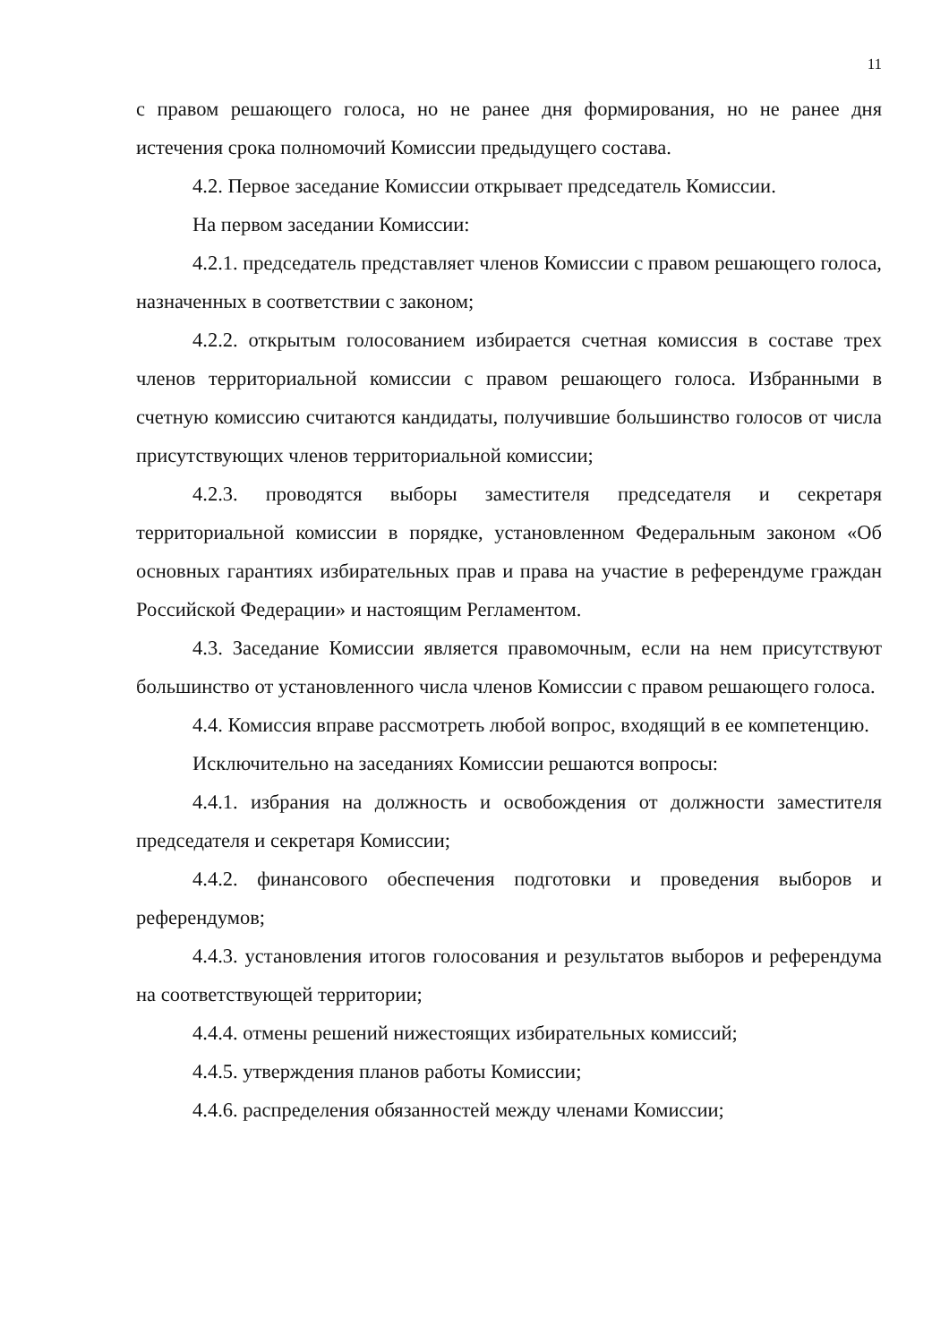11
с правом решающего голоса, но не ранее дня формирования, но не ранее дня истечения срока полномочий Комиссии предыдущего состава.
4.2. Первое заседание Комиссии открывает председатель Комиссии.
На первом заседании Комиссии:
4.2.1. председатель представляет членов Комиссии с правом решающего голоса, назначенных в соответствии с законом;
4.2.2. открытым голосованием избирается счетная комиссия в составе трех членов территориальной комиссии с правом решающего голоса. Избранными в счетную комиссию считаются кандидаты, получившие большинство голосов от числа присутствующих членов территориальной комиссии;
4.2.3. проводятся выборы заместителя председателя и секретаря территориальной комиссии в порядке, установленном Федеральным законом «Об основных гарантиях избирательных прав и права на участие в референдуме граждан Российской Федерации» и настоящим Регламентом.
4.3. Заседание Комиссии является правомочным, если на нем присутствуют большинство от установленного числа членов Комиссии с правом решающего голоса.
4.4. Комиссия вправе рассмотреть любой вопрос, входящий в ее компетенцию.
Исключительно на заседаниях Комиссии решаются вопросы:
4.4.1. избрания на должность и освобождения от должности заместителя председателя и секретаря Комиссии;
4.4.2. финансового обеспечения подготовки и проведения выборов и референдумов;
4.4.3. установления итогов голосования и результатов выборов и референдума на соответствующей территории;
4.4.4. отмены решений нижестоящих избирательных комиссий;
4.4.5. утверждения планов работы Комиссии;
4.4.6. распределения обязанностей между членами Комиссии;